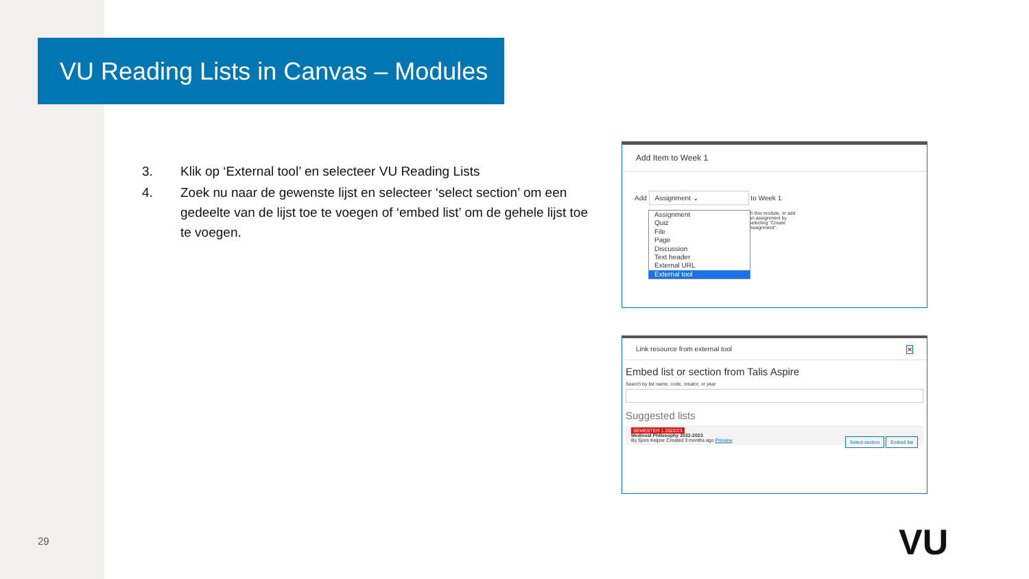VU Reading Lists in Canvas – Modules
3. Klik op ‘External tool’ en selecteer VU Reading Lists
4. Zoek nu naar de gewenste lijst en selecteer ‘select section’ om een gedeelte van de lijst toe te voegen of ‘embed list’ om de gehele lijst toe te voegen.
Add Item to Week 1
Add Assignment ⌄ to Week 1
th this module, or add an assignment by selecting "Create Assignment".
Assignment
Quiz
File
Page
Discussion
Text header
External URL
External tool
Link resource from external tool ✕
Embed list or section from Talis Aspire
Search by list name, code, creator, or year
Suggested lists
Select section Embed list
SEMESTER 1 2022/23
Medieval Philosophy 2022-2023
By Sjors Keijzer Created 3 months ago Preview
29 VU